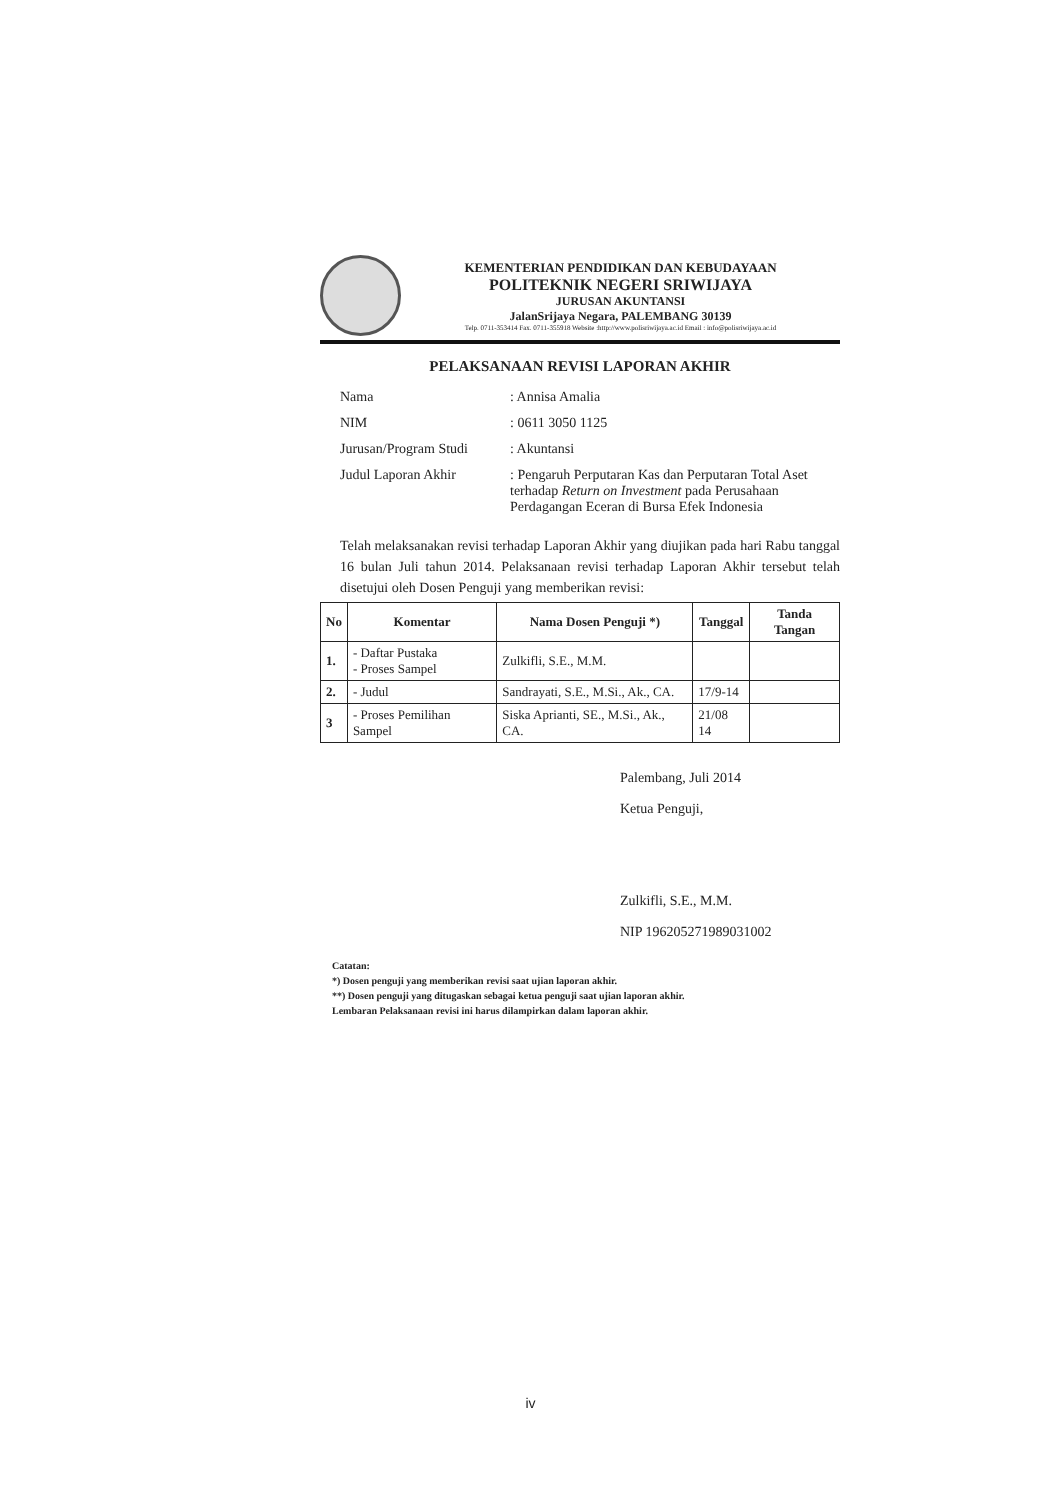KEMENTERIAN PENDIDIKAN DAN KEBUDAYAAN
POLITEKNIK NEGERI SRIWIJAYA
JURUSAN AKUNTANSI
JalanSrijaya Negara, PALEMBANG 30139
Telp. 0711-353414 Fax. 0711-355918 Website :http://www.polisriwijaya.ac.id Email : info@polisriwijaya.ac.id
PELAKSANAAN REVISI LAPORAN AKHIR
Nama: Annisa Amalia
NIM: 0611 3050 1125
Jurusan/Program Studi: Akuntansi
Judul Laporan Akhir: Pengaruh Perputaran Kas dan Perputaran Total Aset terhadap Return on Investment pada Perusahaan Perdagangan Eceran di Bursa Efek Indonesia
Telah melaksanakan revisi terhadap Laporan Akhir yang diujikan pada hari Rabu tanggal 16 bulan Juli tahun 2014. Pelaksanaan revisi terhadap Laporan Akhir tersebut telah disetujui oleh Dosen Penguji yang memberikan revisi:
| No | Komentar | Nama Dosen Penguji *) | Tanggal | Tanda Tangan |
| --- | --- | --- | --- | --- |
| 1. | - Daftar Pustaka - Proses Sampel | Zulkifli, S.E., M.M. | | |
| 2. | - Judul | Sandrayati, S.E., M.Si., Ak., CA. | 17/9-14 | |
| 3 | - Proses Pemilihan Sampel | Siska Aprianti, SE., M.Si., Ak., CA. | 21/08 14 | |
Palembang, Juli 2014
Ketua Penguji,
Zulkifli, S.E., M.M.
NIP 196205271989031002
Catatan:
*) Dosen penguji yang memberikan revisi saat ujian laporan akhir.
**) Dosen penguji yang ditugaskan sebagai ketua penguji saat ujian laporan akhir.
Lembaran Pelaksanaan revisi ini harus dilampirkan dalam laporan akhir.
iv